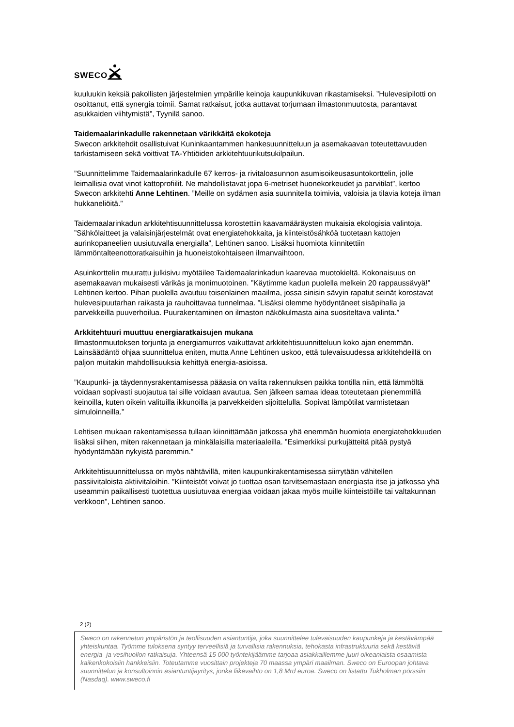SWECO
kuuluukin keksiä pakollisten järjestelmien ympärille keinoja kaupunkikuvan rikastamiseksi. ”Hulevesipilotti on osoittanut, että synergia toimii. Samat ratkaisut, jotka auttavat torjumaan ilmastonmuutosta, parantavat asukkaiden viihtymistä”, Tyynilä sanoo.
Taidemaalarinkadulle rakennetaan värikkäitä ekokoteja
Swecon arkkitehdit osallistuivat Kuninkaantammen hankesuunnitteluun ja asemakaavan toteutettavuuden tarkistamiseen sekä voittivat TA-Yhtiöiden arkkitehtuurikutsukilpailun.
”Suunnittelimme Taidemaalarinkadulle 67 kerros- ja rivitaloasunnon asumisoikeusasuntokorttelin, jolle leimallisia ovat vinot kattoprofiilit. Ne mahdollistavat jopa 6-metriset huonekorkeudet ja parvitilat”, kertoo Swecon arkkitehti Anne Lehtinen. ”Meille on sydämen asia suunnitella toimivia, valoisia ja tilavia koteja ilman hukkaneliöitä.”
Taidemaalarinkadun arkkitehtisuunnittelussa korostettiin kaavamääräysten mukaisia ekologisia valintoja. ”Sähkölaitteet ja valaisinjärjestelmät ovat energiatehokkaita, ja kiinteistösähköä tuotetaan kattojen aurinkopaneelien uusiutuvalla energialla”, Lehtinen sanoo. Lisäksi huomiota kiinnitettiin lämmöntalteenottoratkaisuihin ja huoneistokohtaiseen ilmanvaihtoon.
Asuinkorttelin muurattu julkisivu myötäilee Taidemaalarinkadun kaarevaa muotokieltä. Kokonaisuus on asemakaavan mukaisesti värikäs ja monimuotoinen. ”Käytimme kadun puolella melkein 20 rappaussävyä!” Lehtinen kertoo. Pihan puolella avautuu toisenlainen maailma, jossa sinisin sävyin rapatut seinät korostavat hulevesipuutarhan raikasta ja rauhoittavaa tunnelmaa. ”Lisäksi olemme hyödyntäneet sisäpihalla ja parvekkeilla puuverhoilua. Puurakentaminen on ilmaston näkökulmasta aina suositeltava valinta.”
Arkkitehtuuri muuttuu energiaratkaisujen mukana
Ilmastonmuutoksen torjunta ja energiamurros vaikuttavat arkkitehtisuunnitteluun koko ajan enemmän. Lainsäädäntö ohjaa suunnittelua eniten, mutta Anne Lehtinen uskoo, että tulevaisuudessa arkkitehdeillä on paljon muitakin mahdollisuuksia kehittyä energia-asioissa.
”Kaupunki- ja täydennysrakentamisessa pääasia on valita rakennuksen paikka tontilla niin, että lämmöltä voidaan sopivasti suojautua tai sille voidaan avautua. Sen jälkeen samaa ideaa toteutetaan pienemmillä keinoilla, kuten oikein valituilla ikkunoilla ja parvekkeiden sijoittelulla. Sopivat lämpötilat varmistetaan simuloinneilla.”
Lehtisen mukaan rakentamisessa tullaan kiinnittämään jatkossa yhä enemmän huomiota energiatehokkuuden lisäksi siihen, miten rakennetaan ja minkälaisilla materiaaleilla. ”Esimerkiksi purkujätteitä pitää pystyä hyödyntämään nykyistä paremmin.”
Arkkitehtisuunnittelussa on myös nähtävillä, miten kaupunkirakentamisessa siirrytään vähitellen passiivitaloista aktiivitaloihin. ”Kiinteistöt voivat jo tuottaa osan tarvitsemastaan energiasta itse ja jatkossa yhä useammin paikallisesti tuotettua uusiutuvaa energiaa voidaan jakaa myös muille kiinteistöille tai valtakunnan verkkoon”, Lehtinen sanoo.
2 (2)
Sweco on rakennetun ympäristön ja teollisuuden asiantuntija, joka suunnittelee tulevaisuuden kaupunkeja ja kestävämpää yhteiskuntaa. Työmme tuloksena syntyy terveellisiä ja turvallisia rakennuksia, tehokasta infrastruktuuria sekä kestäviä energia- ja vesihuollon ratkaisuja. Yhteensä 15 000 työntekijäämme tarjoaa asiakkaillemme juuri oikeanlaista osaamista kaikenkokoisiin hankkeisiin. Toteutamme vuosittain projekteja 70 maassa ympäri maailman. Sweco on Euroopan johtava suunnittelun ja konsultoinnin asiantuntijayritys, jonka liikevaihto on 1,8 Mrd euroa. Sweco on listattu Tukholman pörssiin (Nasdaq). www.sweco.fi